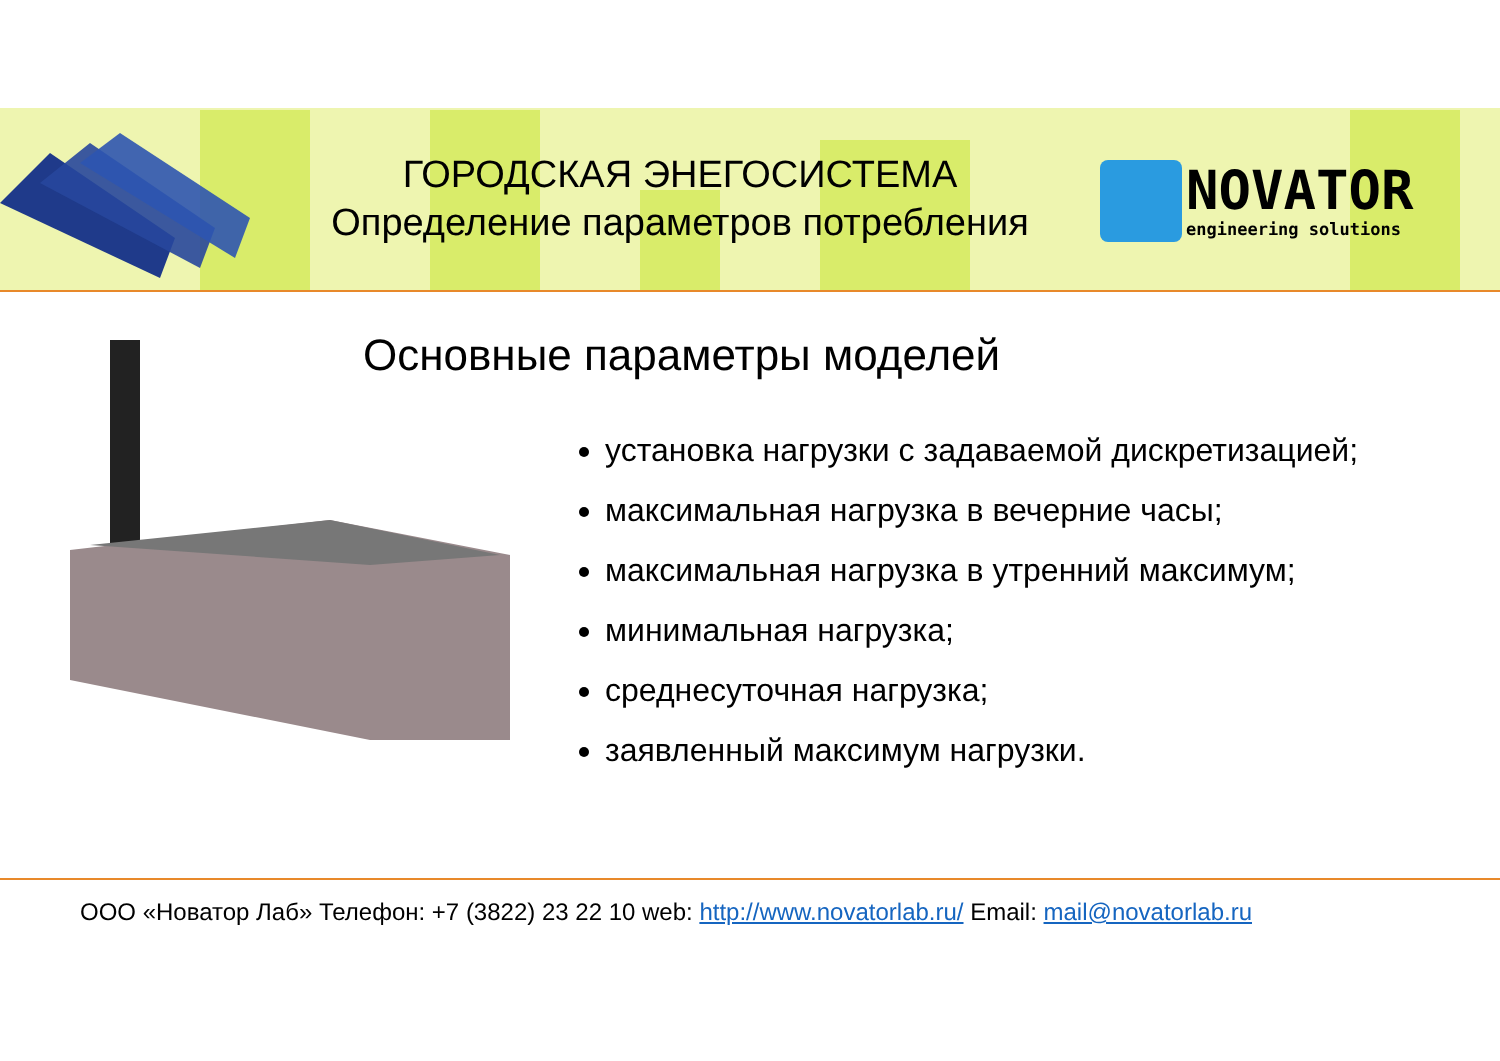ГОРОДСКАЯ ЭНЕГОСИСТЕМА
Определение параметров потребления
NOVATOR
engineering solutions
Основные параметры моделей
установка нагрузки с задаваемой дискретизацией;
максимальная нагрузка в вечерние часы;
максимальная нагрузка в утренний максимум;
минимальная нагрузка;
среднесуточная нагрузка;
заявленный максимум нагрузки.
ООО «Новатор Лаб» Телефон: +7 (3822) 23 22 10 web: http://www.novatorlab.ru/ Email: mail@novatorlab.ru